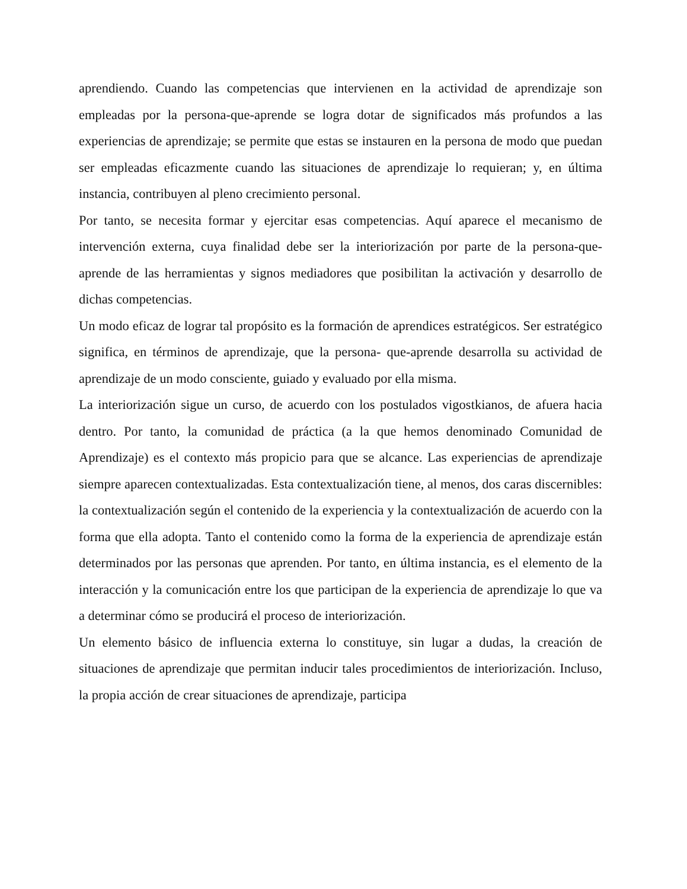aprendiendo. Cuando las competencias que intervienen en la actividad de aprendizaje son empleadas por la persona-que-aprende se logra dotar de significados más profundos a las experiencias de aprendizaje; se permite que estas se instauren en la persona de modo que puedan ser empleadas eficazmente cuando las situaciones de aprendizaje lo requieran; y, en última instancia, contribuyen al pleno crecimiento personal.
Por tanto, se necesita formar y ejercitar esas competencias. Aquí aparece el mecanismo de intervención externa, cuya finalidad debe ser la interiorización por parte de la persona-que-aprende de las herramientas y signos mediadores que posibilitan la activación y desarrollo de dichas competencias.
Un modo eficaz de lograr tal propósito es la formación de aprendices estratégicos. Ser estratégico significa, en términos de aprendizaje, que la persona- que-aprende desarrolla su actividad de aprendizaje de un modo consciente, guiado y evaluado por ella misma.
La interiorización sigue un curso, de acuerdo con los postulados vigostkianos, de afuera hacia dentro. Por tanto, la comunidad de práctica (a la que hemos denominado Comunidad de Aprendizaje) es el contexto más propicio para que se alcance. Las experiencias de aprendizaje siempre aparecen contextualizadas. Esta contextualización tiene, al menos, dos caras discernibles: la contextualización según el contenido de la experiencia y la contextualización de acuerdo con la forma que ella adopta. Tanto el contenido como la forma de la experiencia de aprendizaje están determinados por las personas que aprenden. Por tanto, en última instancia, es el elemento de la interacción y la comunicación entre los que participan de la experiencia de aprendizaje lo que va a determinar cómo se producirá el proceso de interiorización.
Un elemento básico de influencia externa lo constituye, sin lugar a dudas, la creación de situaciones de aprendizaje que permitan inducir tales procedimientos de interiorización. Incluso, la propia acción de crear situaciones de aprendizaje, participa